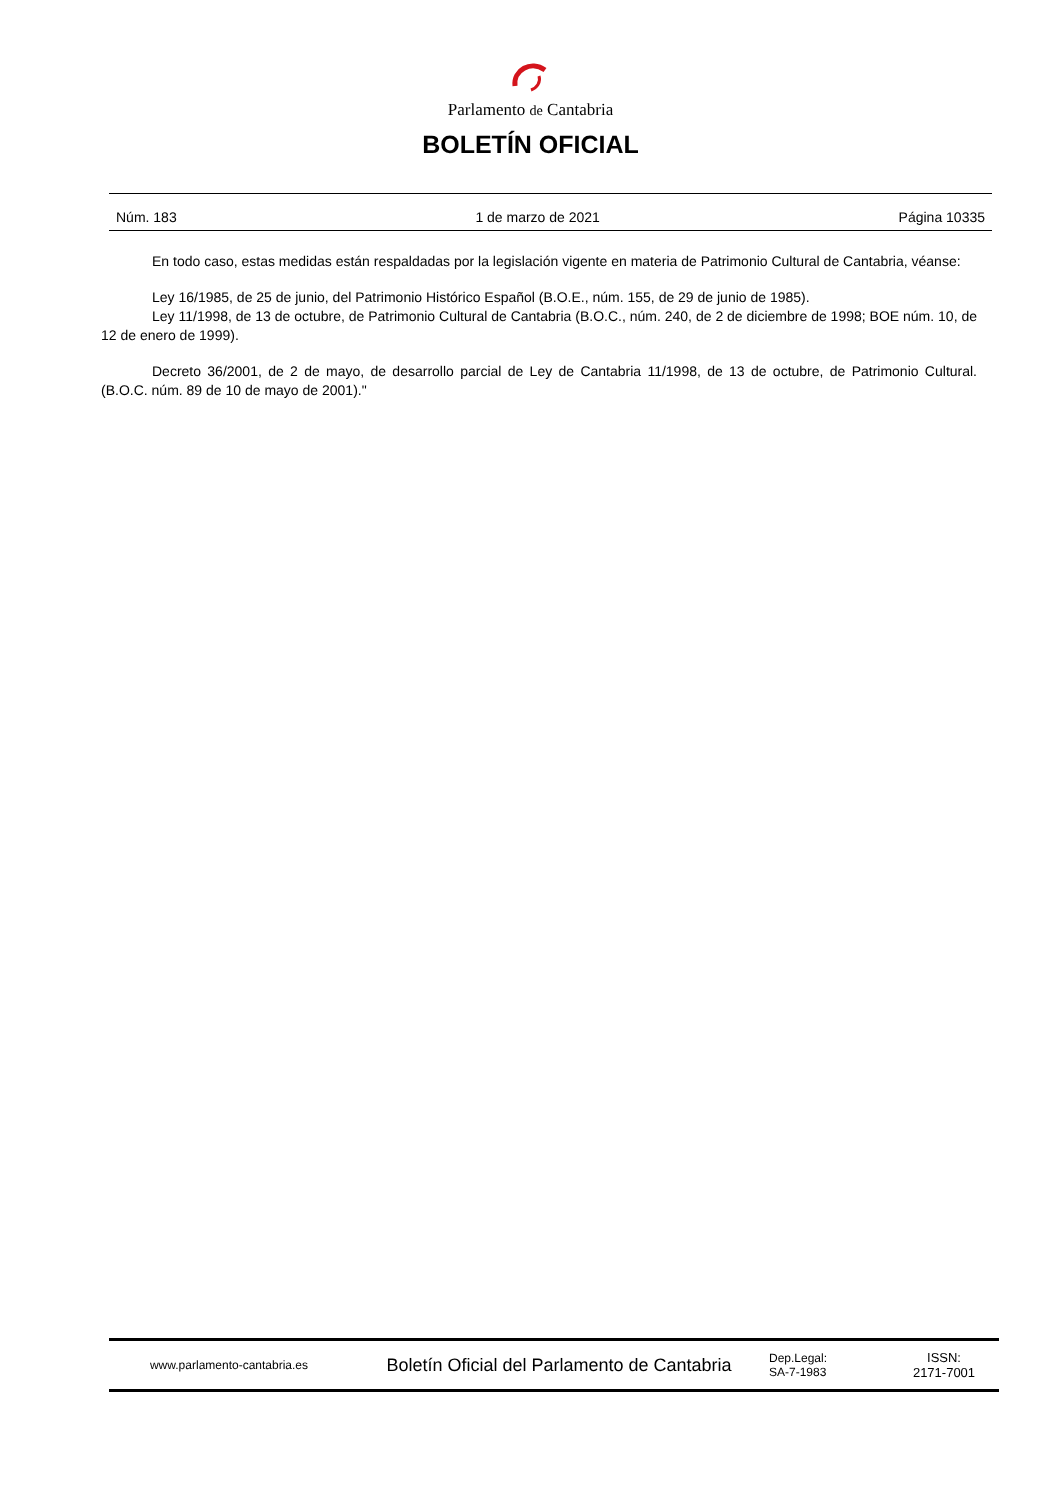Parlamento de Cantabria
BOLETÍN OFICIAL
Núm. 183 1 de marzo de 2021 Página 10335
En todo caso, estas medidas están respaldadas por la legislación vigente en materia de Patrimonio Cultural de Cantabria, véanse:
Ley 16/1985, de 25 de junio, del Patrimonio Histórico Español (B.O.E., núm. 155, de 29 de junio de 1985).
Ley 11/1998, de 13 de octubre, de Patrimonio Cultural de Cantabria (B.O.C., núm. 240, de 2 de diciembre de 1998; BOE núm. 10, de 12 de enero de 1999).
Decreto 36/2001, de 2 de mayo, de desarrollo parcial de Ley de Cantabria 11/1998, de 13 de octubre, de Patrimonio Cultural. (B.O.C. núm. 89 de 10 de mayo de 2001)."
www.parlamento-cantabria.es
Boletín Oficial del Parlamento de Cantabria
Dep.Legal:
SA-7-1983
ISSN:
2171-7001